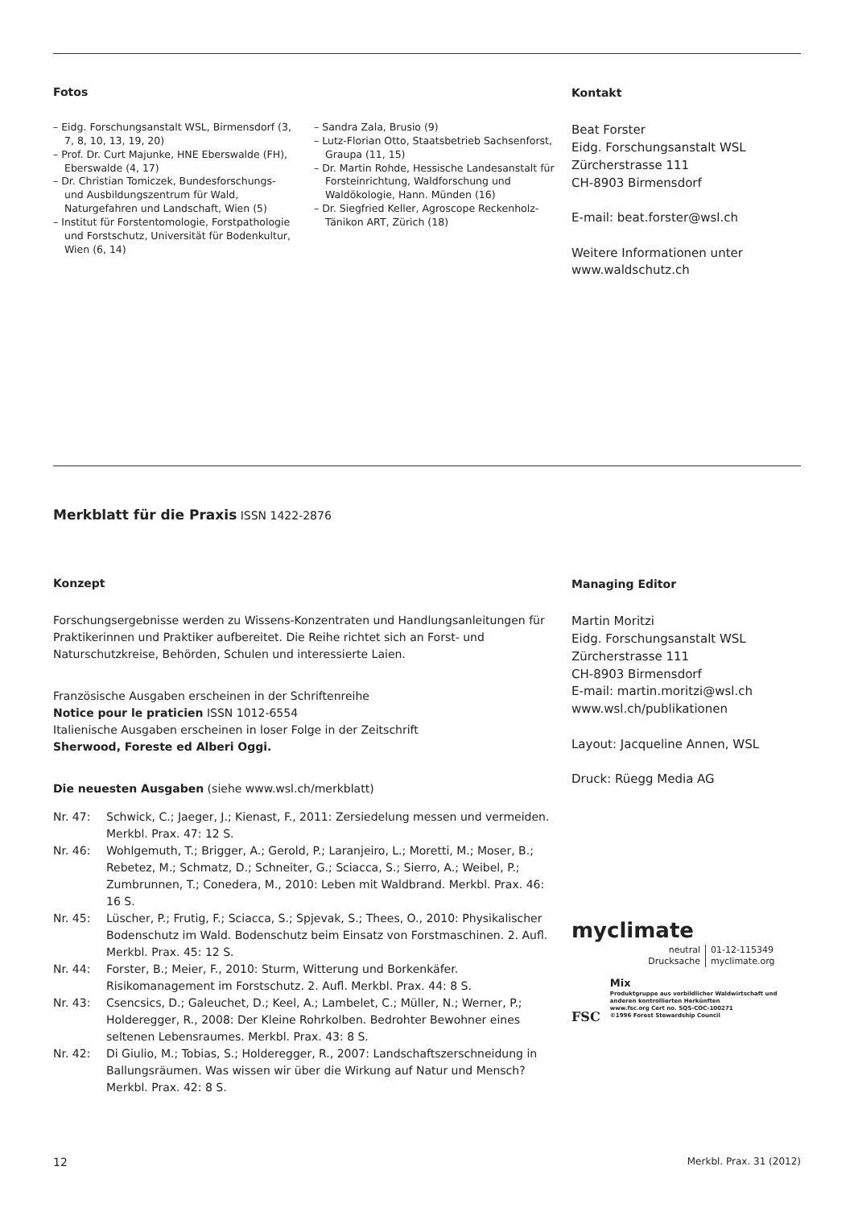Fotos
– Eidg. Forschungsanstalt WSL, Birmensdorf (3, 7, 8, 10, 13, 19, 20)
– Prof. Dr. Curt Majunke, HNE Eberswalde (FH), Eberswalde (4, 17)
– Dr. Christian Tomiczek, Bundesforschungs- und Ausbildungszentrum für Wald, Naturgefahren und Landschaft, Wien (5)
– Institut für Forstentomologie, Forstpathologie und Forstschutz, Universität für Bodenkultur, Wien (6, 14)
– Sandra Zala, Brusio (9)
– Lutz-Florian Otto, Staatsbetrieb Sachsenforst, Graupa (11, 15)
– Dr. Martin Rohde, Hessische Landesanstalt für Forsteinrichtung, Waldforschung und Waldökologie, Hann. Münden (16)
– Dr. Siegfried Keller, Agroscope Reckenholz-Tänikon ART, Zürich (18)
Kontakt
Beat Forster
Eidg. Forschungsanstalt WSL
Zürcherstrasse 111
CH-8903 Birmensdorf
E-mail: beat.forster@wsl.ch
Weitere Informationen unter
www.waldschutz.ch
Merkblatt für die Praxis ISSN 1422-2876
Konzept
Forschungsergebnisse werden zu Wissens-Konzentraten und Handlungsanleitungen für Praktikerinnen und Praktiker aufbereitet. Die Reihe richtet sich an Forst- und Naturschutzkreise, Behörden, Schulen und interessierte Laien.
Französische Ausgaben erscheinen in der Schriftenreihe
Notice pour le praticien ISSN 1012-6554
Italienische Ausgaben erscheinen in loser Folge in der Zeitschrift
Sherwood, Foreste ed Alberi Oggi.
Die neuesten Ausgaben (siehe www.wsl.ch/merkblatt)
Nr. 47: Schwick, C.; Jaeger, J.; Kienast, F., 2011: Zersiedelung messen und vermeiden. Merkbl. Prax. 47: 12 S.
Nr. 46: Wohlgemuth, T.; Brigger, A.; Gerold, P.; Laranjeiro, L.; Moretti, M.; Moser, B.; Rebetez, M.; Schmatz, D.; Schneiter, G.; Sciacca, S.; Sierro, A.; Weibel, P.; Zumbrunnen, T.; Conedera, M., 2010: Leben mit Waldbrand. Merkbl. Prax. 46: 16 S.
Nr. 45: Lüscher, P.; Frutig, F.; Sciacca, S.; Spjevak, S.; Thees, O., 2010: Physikalischer Bodenschutz im Wald. Bodenschutz beim Einsatz von Forstmaschinen. 2. Aufl. Merkbl. Prax. 45: 12 S.
Nr. 44: Forster, B.; Meier, F., 2010: Sturm, Witterung und Borkenkäfer. Risikomanagement im Forstschutz. 2. Aufl. Merkbl. Prax. 44: 8 S.
Nr. 43: Csencsics, D.; Galeuchet, D.; Keel, A.; Lambelet, C.; Müller, N.; Werner, P.; Holderegger, R., 2008: Der Kleine Rohrkolben. Bedrohter Bewohner eines seltenen Lebensraumes. Merkbl. Prax. 43: 8 S.
Nr. 42: Di Giulio, M.; Tobias, S.; Holderegger, R., 2007: Landschaftszerschneidung in Ballungsräumen. Was wissen wir über die Wirkung auf Natur und Mensch? Merkbl. Prax. 42: 8 S.
Managing Editor
Martin Moritzi
Eidg. Forschungsanstalt WSL
Zürcherstrasse 111
CH-8903 Birmensdorf
E-mail: martin.moritzi@wsl.ch
www.wsl.ch/publikationen
Layout: Jacqueline Annen, WSL
Druck: Rüegg Media AG
myclimate
neutral
Drucksache
01-12-115349
myclimate.org
FSC
Mix
Produktgruppe aus vorbildlicher Waldwirtschaft und anderen kontrollierten Herkünften
www.fsc.org Cert no. SQS-COC-100271
©1996 Forest Stewardship Council
12 Merkbl. Prax. 31 (2012)